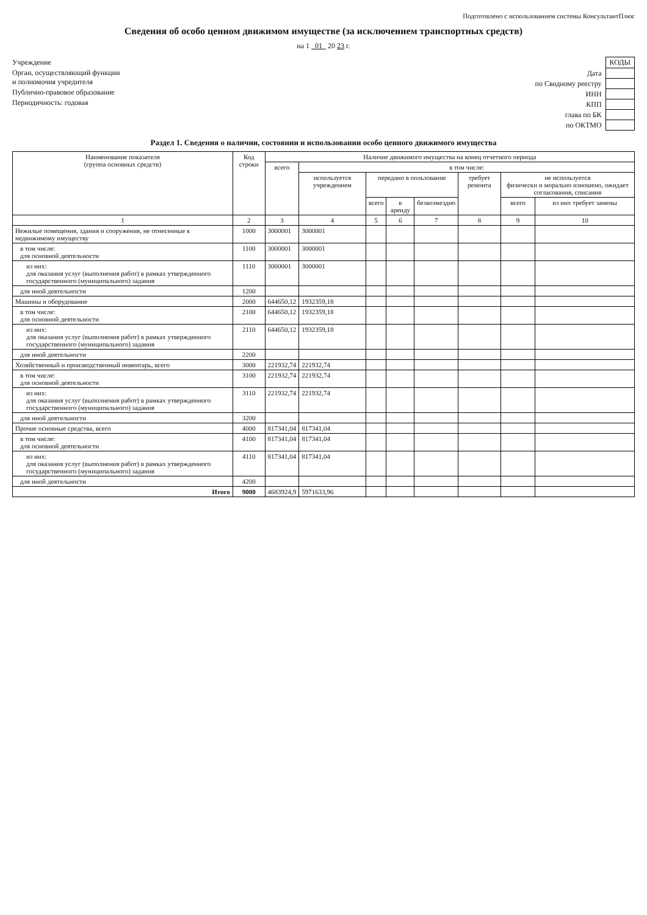Подготовлено с использованием системы КонсультантПлюс
Сведения об особо ценном движимом имуществе (за исключением транспортных средств)
на 1 01 20 23 г.
Учреждение
Орган, осуществляющий функции
и полномочия учредителя
Публично-правовое образование
Периодичность: годовая
| | КОДЫ |
| Дата | |
| по Сводному реестру | |
| ИНН | |
| КПП | |
| глава по БК | |
| по ОКТМО | |
Раздел 1. Сведения о наличии, состоянии и использовании особо ценного движимого имущества
| Наименование показателя (группа основных средств) | Код строки | Наличие движимого имущества на конец отчетного периода | | | | | | | |
| --- | --- | --- | --- | --- | --- | --- | --- | --- | --- |
| | | всего | в том числе: | | | | | | |
| | | | используется учреждением | передано в пользование | | | требует ремонта | не используется физически и морально изношено, ожидает согласования, списания | |
| | | | | всего | в аренду | безвозмездно | | всего | из них требует замены |
| 1 | 2 | 3 | 4 | 5 | 6 | 7 | 8 | 9 | 10 |
| Нежилые помещения, здания и сооружения, не отнесенные к недвижимому имуществу | 1000 | 3000001 | 3000001 | | | | | | |
| в том числе: для основной деятельности | 1100 | 3000001 | 3000001 | | | | | | |
| из них: для оказания услуг (выполнения работ) в рамках утвержденного государственного (муниципального) задания | 1110 | 3000001 | 3000001 | | | | | | |
| для иной деятельности | 1200 | | | | | | | | |
| Машины и оборудование | 2000 | 644650,12 | 1932359,18 | | | | | | |
| в том числе: для основной деятельности | 2100 | 644650,12 | 1932359,18 | | | | | | |
| из них: для оказания услуг (выполнения работ) в рамках утвержденного государственного (муниципального) задания | 2110 | 644650,12 | 1932359,18 | | | | | | |
| для иной деятельности | 2200 | | | | | | | | |
| Хозяйственный и производственный инвентарь, всего | 3000 | 221932,74 | 221932,74 | | | | | | |
| в том числе: для основной деятельности | 3100 | 221932,74 | 221932,74 | | | | | | |
| из них: для оказания услуг (выполнения работ) в рамках утвержденного государственного (муниципального) задания | 3110 | 221932,74 | 221932,74 | | | | | | |
| для иной деятельности | 3200 | | | | | | | | |
| Прочие основные средства, всего | 4000 | 817341,04 | 817341,04 | | | | | | |
| в том числе: для основной деятельности | 4100 | 817341,04 | 817341,04 | | | | | | |
| из них: для оказания услуг (выполнения работ) в рамках утвержденного государственного (муниципального) задания | 4110 | 817341,04 | 817341,04 | | | | | | |
| для иной деятельности | 4200 | | | | | | | | |
| Итого | 9000 | 4683924,9 | 5971633,96 | | | | | | |